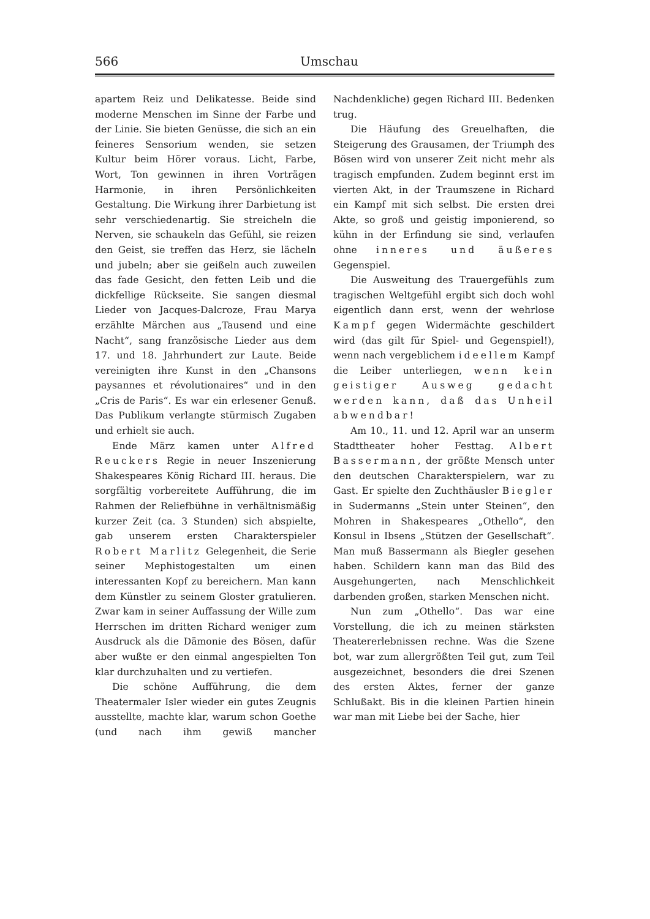566 Umschau
apartem Reiz und Delikatesse. Beide sind moderne Menschen im Sinne der Farbe und der Linie. Sie bieten Genüsse, die sich an ein feineres Sensorium wenden, sie setzen Kultur beim Hörer voraus. Licht, Farbe, Wort, Ton gewinnen in ihren Vorträgen Harmonie, in ihren Persönlichkeiten Gestaltung. Die Wirkung ihrer Darbietung ist sehr verschiedenartig. Sie streicheln die Nerven, sie schaukeln das Gefühl, sie reizen den Geist, sie treffen das Herz, sie lächeln und jubeln; aber sie geißeln auch zuweilen das fade Gesicht, den fetten Leib und die dickfellige Rückseite. Sie sangen diesmal Lieder von Jacques-Dalcroze, Frau Marya erzählte Märchen aus „Tausend und eine Nacht“, sang französische Lieder aus dem 17. und 18. Jahrhundert zur Laute. Beide vereinigten ihre Kunst in den „Chansons paysannes et révolutionaires“ und in den „Cris de Paris“. Es war ein erlesener Genuß. Das Publikum verlangte stürmisch Zugaben und erhielt sie auch.
Ende März kamen unter Alfred Reuckers Regie in neuer Inszenierung Shakespeares König Richard III. heraus. Die sorgfältig vorbereitete Aufführung, die im Rahmen der Reliefbühne in verhältnismäßig kurzer Zeit (ca. 3 Stunden) sich abspielte, gab unserem ersten Charakterspieler Robert Marlitz Gelegenheit, die Serie seiner Mephistogestalten um einen interessanten Kopf zu bereichern. Man kann dem Künstler zu seinem Gloster gratulieren. Zwar kam in seiner Auffassung der Wille zum Herrschen im dritten Richard weniger zum Ausdruck als die Dämonie des Bösen, dafür aber wußte er den einmal angespielten Ton klar durchzuhalten und zu vertiefen.
Die schöne Aufführung, die dem Theatermaler Isler wieder ein gutes Zeugnis ausstellte, machte klar, warum schon Goethe (und nach ihm gewiß mancher Nachdenkliche) gegen Richard III. Bedenken trug.
Die Häufung des Greuelhaften, die Steigerung des Grausamen, der Triumph des Bösen wird von unserer Zeit nicht mehr als tragisch empfunden. Zudem beginnt erst im vierten Akt, in der Traumszene in Richard ein Kampf mit sich selbst. Die ersten drei Akte, so groß und geistig imponierend, so kühn in der Erfindung sie sind, verlaufen ohne inneres und äußeres Gegenspiel.
Die Ausweitung des Trauergefühls zum tragischen Weltgefühl ergibt sich doch wohl eigentlich dann erst, wenn der wehrlose Kampf gegen Widermächte geschildert wird (das gilt für Spiel- und Gegenspiel!), wenn nach vergeblichem ideellem Kampf die Leiber unterliegen, wenn kein geistiger Ausweg gedacht werden kann, daß das Unheil abwendbar!
Am 10., 11. und 12. April war an unserm Stadttheater hoher Festtag. Albert Bassermann, der größte Mensch unter den deutschen Charakterspielern, war zu Gast. Er spielte den Zuchthäusler Biegler in Sudermanns „Stein unter Steinen“, den Mohren in Shakespeares „Othello“, den Konsul in Ibsens „Stützen der Gesellschaft“. Man muß Bassermann als Biegler gesehen haben. Schildern kann man das Bild des Ausgehungerten, nach Menschlichkeit darbenden großen, starken Menschen nicht.
Nun zum „Othello“. Das war eine Vorstellung, die ich zu meinen stärksten Theatererlebnissen rechne. Was die Szene bot, war zum allergrößten Teil gut, zum Teil ausgezeichnet, besonders die drei Szenen des ersten Aktes, ferner der ganze Schlußakt. Bis in die kleinen Partien hinein war man mit Liebe bei der Sache, hier